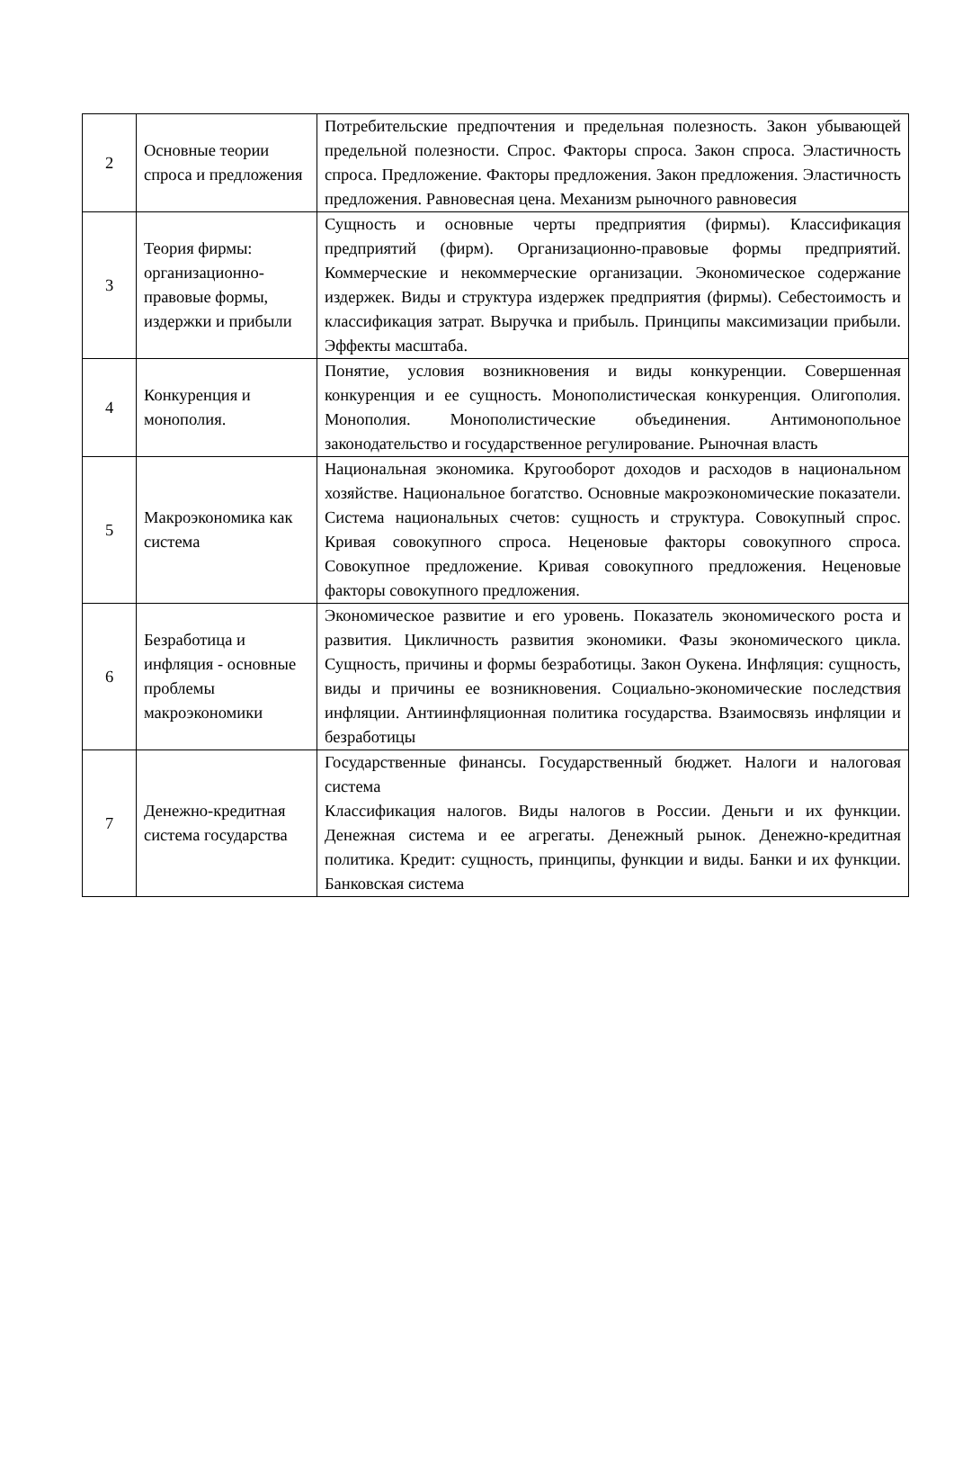| 2 | Основные теории спроса и предложения | Потребительские предпочтения и предельная полезность. Закон убывающей предельной полезности. Спрос. Факторы спроса. Закон спроса. Эластичность спроса. Предложение. Факторы предложения. Закон предложения. Эластичность предложения. Равновесная цена. Механизм рыночного равновесия |
| 3 | Теория фирмы: организационно-правовые формы, издержки и прибыли | Сущность и основные черты предприятия (фирмы). Классификация предприятий (фирм). Организационно-правовые формы предприятий. Коммерческие и некоммерческие организации. Экономическое содержание издержек. Виды и структура издержек предприятия (фирмы). Себестоимость и классификация затрат. Выручка и прибыль. Принципы максимизации прибыли. Эффекты масштаба. |
| 4 | Конкуренция и монополия. | Понятие, условия возникновения и виды конкуренции. Совершенная конкуренция и ее сущность. Монополистическая конкуренция. Олигополия. Монополия. Монополистические объединения. Антимонопольное законодательство и государственное регулирование. Рыночная власть |
| 5 | Макроэкономика как система | Национальная экономика. Кругооборот доходов и расходов в национальном хозяйстве. Национальное богатство. Основные макроэкономические показатели. Система национальных счетов: сущность и структура. Совокупный спрос. Кривая совокупного спроса. Неценовые факторы совокупного спроса. Совокупное предложение. Кривая совокупного предложения. Неценовые факторы совокупного предложения. |
| 6 | Безработица и инфляция - основные проблемы макроэкономики | Экономическое развитие и его уровень. Показатель экономического роста и развития. Цикличность развития экономики. Фазы экономического цикла. Сущность, причины и формы безработицы. Закон Оукена. Инфляция: сущность, виды и причины ее возникновения. Социально-экономические последствия инфляции. Антиинфляционная политика государства. Взаимосвязь инфляции и безработицы |
| 7 | Денежно-кредитная система государства | Государственные финансы. Государственный бюджет. Налоги и налоговая система Классификация налогов. Виды налогов в России. Деньги и их функции. Денежная система и ее агрегаты. Денежный рынок. Денежно-кредитная политика. Кредит: сущность, принципы, функции и виды. Банки и их функции. Банковская система |